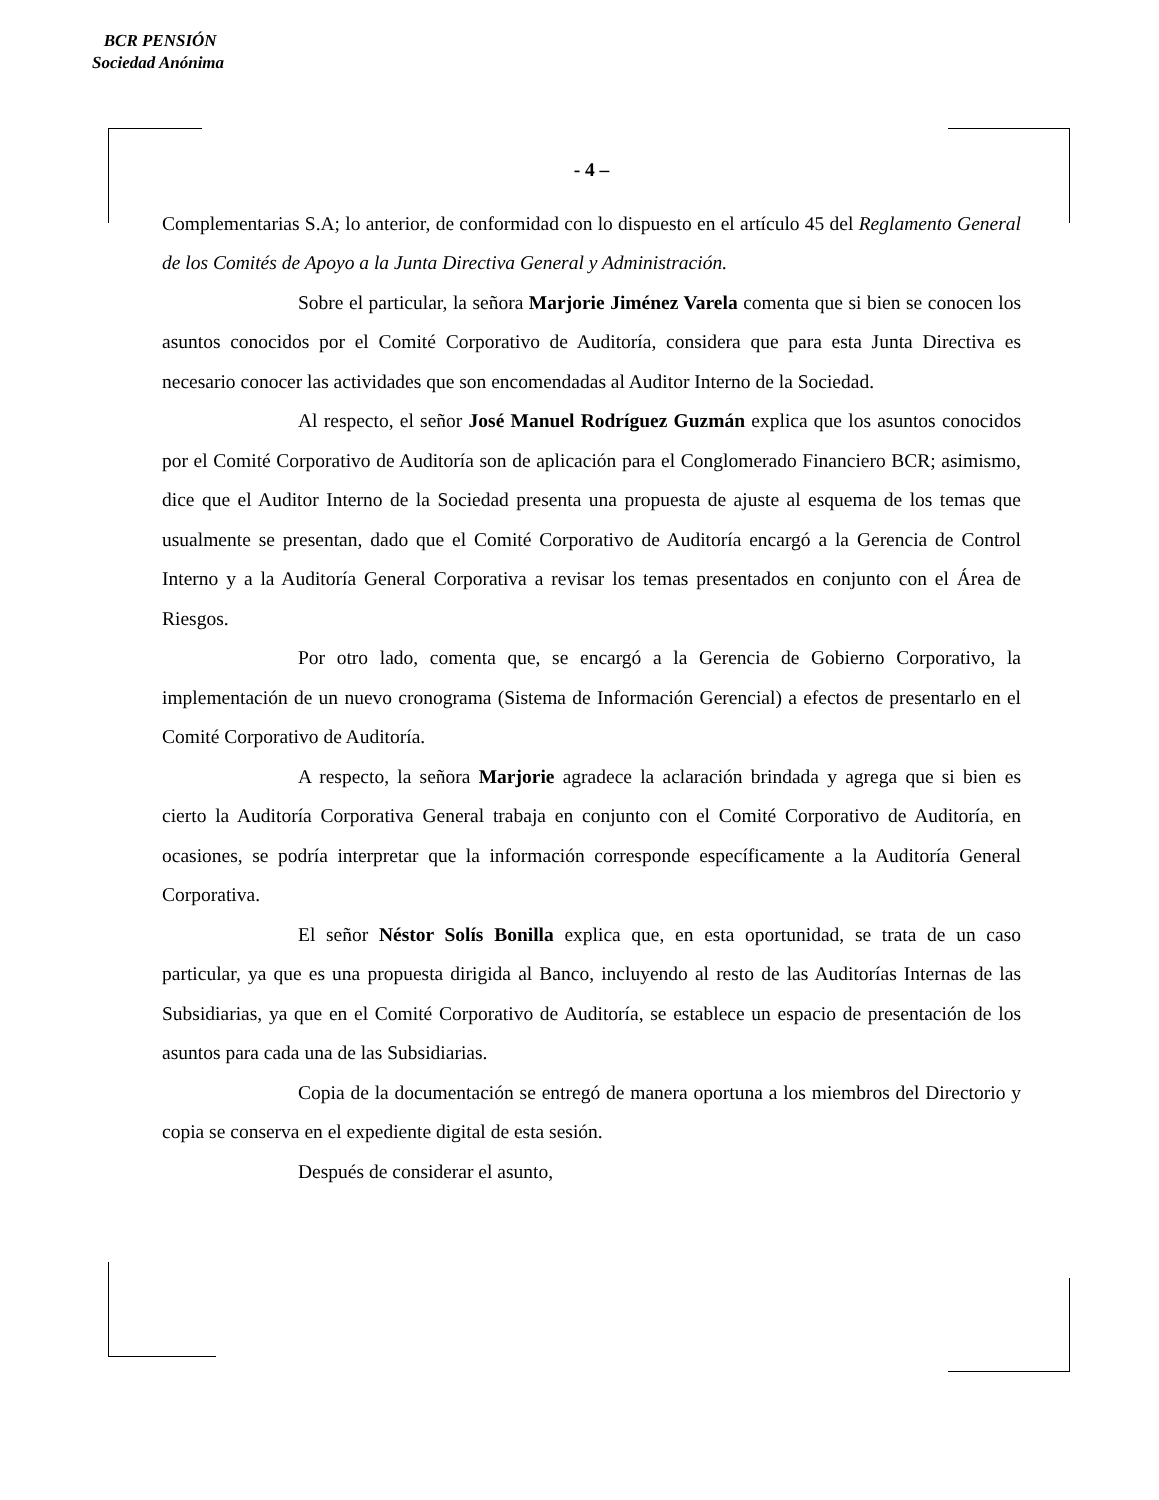BCR PENSIÓN
Sociedad Anónima
- 4 –
Complementarias S.A; lo anterior, de conformidad con lo dispuesto en el artículo 45 del Reglamento General de los Comités de Apoyo a la Junta Directiva General y Administración.
Sobre el particular, la señora Marjorie Jiménez Varela comenta que si bien se conocen los asuntos conocidos por el Comité Corporativo de Auditoría, considera que para esta Junta Directiva es necesario conocer las actividades que son encomendadas al Auditor Interno de la Sociedad.
Al respecto, el señor José Manuel Rodríguez Guzmán explica que los asuntos conocidos por el Comité Corporativo de Auditoría son de aplicación para el Conglomerado Financiero BCR; asimismo, dice que el Auditor Interno de la Sociedad presenta una propuesta de ajuste al esquema de los temas que usualmente se presentan, dado que el Comité Corporativo de Auditoría encargó a la Gerencia de Control Interno y a la Auditoría General Corporativa a revisar los temas presentados en conjunto con el Área de Riesgos.
Por otro lado, comenta que, se encargó a la Gerencia de Gobierno Corporativo, la implementación de un nuevo cronograma (Sistema de Información Gerencial) a efectos de presentarlo en el Comité Corporativo de Auditoría.
A respecto, la señora Marjorie agradece la aclaración brindada y agrega que si bien es cierto la Auditoría Corporativa General trabaja en conjunto con el Comité Corporativo de Auditoría, en ocasiones, se podría interpretar que la información corresponde específicamente a la Auditoría General Corporativa.
El señor Néstor Solís Bonilla explica que, en esta oportunidad, se trata de un caso particular, ya que es una propuesta dirigida al Banco, incluyendo al resto de las Auditorías Internas de las Subsidiarias, ya que en el Comité Corporativo de Auditoría, se establece un espacio de presentación de los asuntos para cada una de las Subsidiarias.
Copia de la documentación se entregó de manera oportuna a los miembros del Directorio y copia se conserva en el expediente digital de esta sesión.
Después de considerar el asunto,